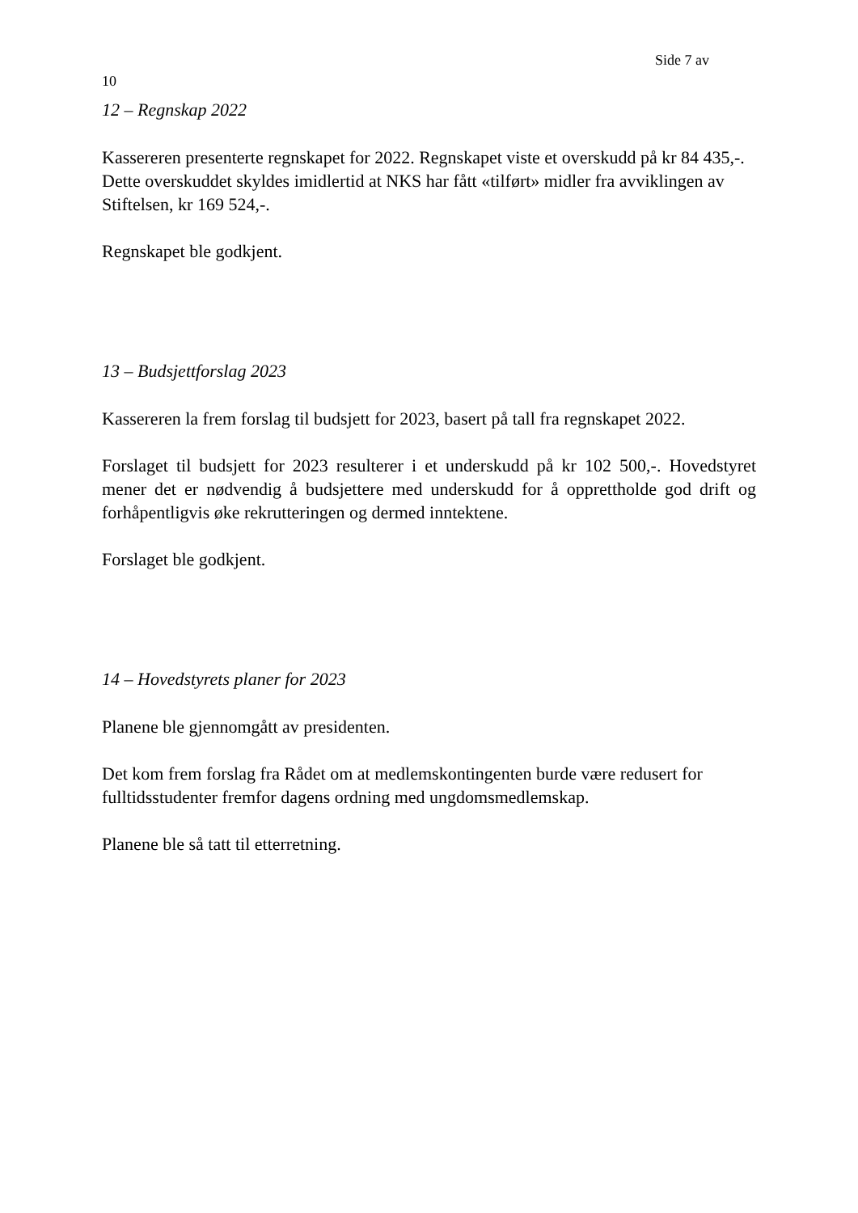Side 7 av
10
12 – Regnskap 2022
Kassereren presenterte regnskapet for 2022. Regnskapet viste et overskudd på kr 84 435,-. Dette overskuddet skyldes imidlertid at NKS har fått «tilført» midler fra avviklingen av Stiftelsen, kr 169 524,-.
Regnskapet ble godkjent.
13 – Budsjettforslag 2023
Kassereren la frem forslag til budsjett for 2023, basert på tall fra regnskapet 2022.
Forslaget til budsjett for 2023 resulterer i et underskudd på kr 102 500,-. Hovedstyret mener det er nødvendig å budsjettere med underskudd for å opprettholde god drift og forhåpentligvis øke rekrutteringen og dermed inntektene.
Forslaget ble godkjent.
14 – Hovedstyrets planer for 2023
Planene ble gjennomgått av presidenten.
Det kom frem forslag fra Rådet om at medlemskontingenten burde være redusert for fulltidsstudenter fremfor dagens ordning med ungdomsmedlemskap.
Planene ble så tatt til etterretning.